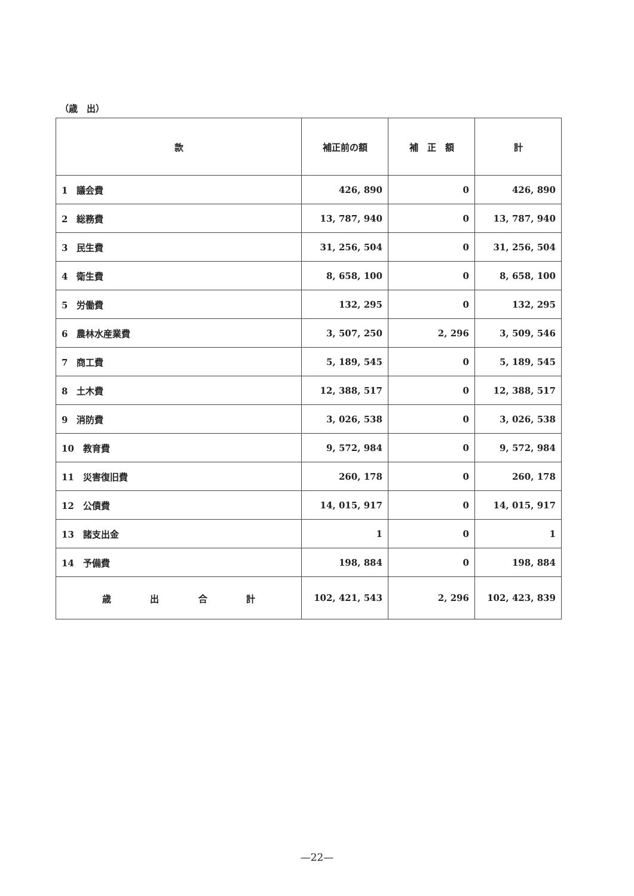（歳　出）
| 款 | 補正前の額 | 補 正 額 | 計 |
| --- | --- | --- | --- |
| 1 議会費 | 426, 890 | 0 | 426, 890 |
| 2 総務費 | 13, 787, 940 | 0 | 13, 787, 940 |
| 3 民生費 | 31, 256, 504 | 0 | 31, 256, 504 |
| 4 衛生費 | 8, 658, 100 | 0 | 8, 658, 100 |
| 5 労働費 | 132, 295 | 0 | 132, 295 |
| 6 農林水産業費 | 3, 507, 250 | 2, 296 | 3, 509, 546 |
| 7 商工費 | 5, 189, 545 | 0 | 5, 189, 545 |
| 8 土木費 | 12, 388, 517 | 0 | 12, 388, 517 |
| 9 消防費 | 3, 026, 538 | 0 | 3, 026, 538 |
| 10 教育費 | 9, 572, 984 | 0 | 9, 572, 984 |
| 11 災害復旧費 | 260, 178 | 0 | 260, 178 |
| 12 公債費 | 14, 015, 917 | 0 | 14, 015, 917 |
| 13 諸支出金 | 1 | 0 | 1 |
| 14 予備費 | 198, 884 | 0 | 198, 884 |
| 歳 出 合 計 | 102, 421, 543 | 2, 296 | 102, 423, 839 |
—22—